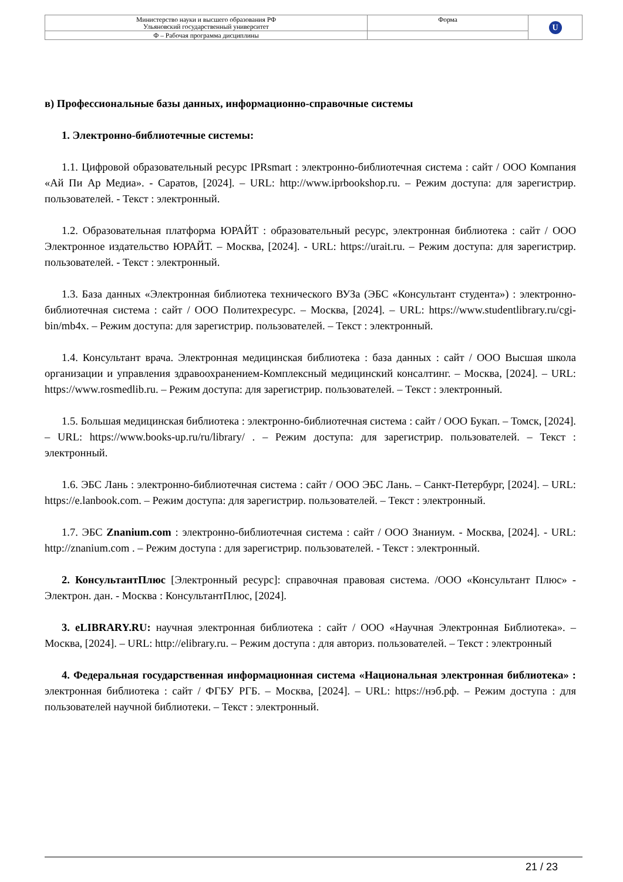| Министерство науки и высшего образования РФ Ульяновский государственный университет | Форма | U |
| Ф – Рабочая программа дисциплины | | |
в) Профессиональные базы данных, информационно-справочные системы
1. Электронно-библиотечные системы:
1.1. Цифровой образовательный ресурс IPRsmart : электронно-библиотечная система : сайт / ООО Компания «Ай Пи Ар Медиа». - Саратов, [2024]. – URL: http://www.iprbookshop.ru. – Режим доступа: для зарегистрир. пользователей. - Текст : электронный.
1.2. Образовательная платформа ЮРАЙТ : образовательный ресурс, электронная библиотека : сайт / ООО Электронное издательство ЮРАЙТ. – Москва, [2024]. - URL: https://urait.ru. – Режим доступа: для зарегистрир. пользователей. - Текст : электронный.
1.3. База данных «Электронная библиотека технического ВУЗа (ЭБС «Консультант студента») : электронно-библиотечная система : сайт / ООО Политехресурс. – Москва, [2024]. – URL: https://www.studentlibrary.ru/cgi-bin/mb4x. – Режим доступа: для зарегистрир. пользователей. – Текст : электронный.
1.4. Консультант врача. Электронная медицинская библиотека : база данных : сайт / ООО Высшая школа организации и управления здравоохранением-Комплексный медицинский консалтинг. – Москва, [2024]. – URL: https://www.rosmedlib.ru. – Режим доступа: для зарегистрир. пользователей. – Текст : электронный.
1.5. Большая медицинская библиотека : электронно-библиотечная система : сайт / ООО Букап. – Томск, [2024]. – URL: https://www.books-up.ru/ru/library/ . – Режим доступа: для зарегистрир. пользователей. – Текст : электронный.
1.6. ЭБС Лань : электронно-библиотечная система : сайт / ООО ЭБС Лань. – Санкт-Петербург, [2024]. – URL: https://e.lanbook.com. – Режим доступа: для зарегистрир. пользователей. – Текст : электронный.
1.7. ЭБС Znanium.com : электронно-библиотечная система : сайт / ООО Знаниум. - Москва, [2024]. - URL: http://znanium.com . – Режим доступа : для зарегистрир. пользователей. - Текст : электронный.
2. КонсультантПлюс [Электронный ресурс]: справочная правовая система. /ООО «Консультант Плюс» - Электрон. дан. - Москва : КонсультантПлюс, [2024].
3. eLIBRARY.RU: научная электронная библиотека : сайт / ООО «Научная Электронная Библиотека». – Москва, [2024]. – URL: http://elibrary.ru. – Режим доступа : для авториз. пользователей. – Текст : электронный
4. Федеральная государственная информационная система «Национальная электронная библиотека» : электронная библиотека : сайт / ФГБУ РГБ. – Москва, [2024]. – URL: https://нэб.рф. – Режим доступа : для пользователей научной библиотеки. – Текст : электронный.
21 / 23